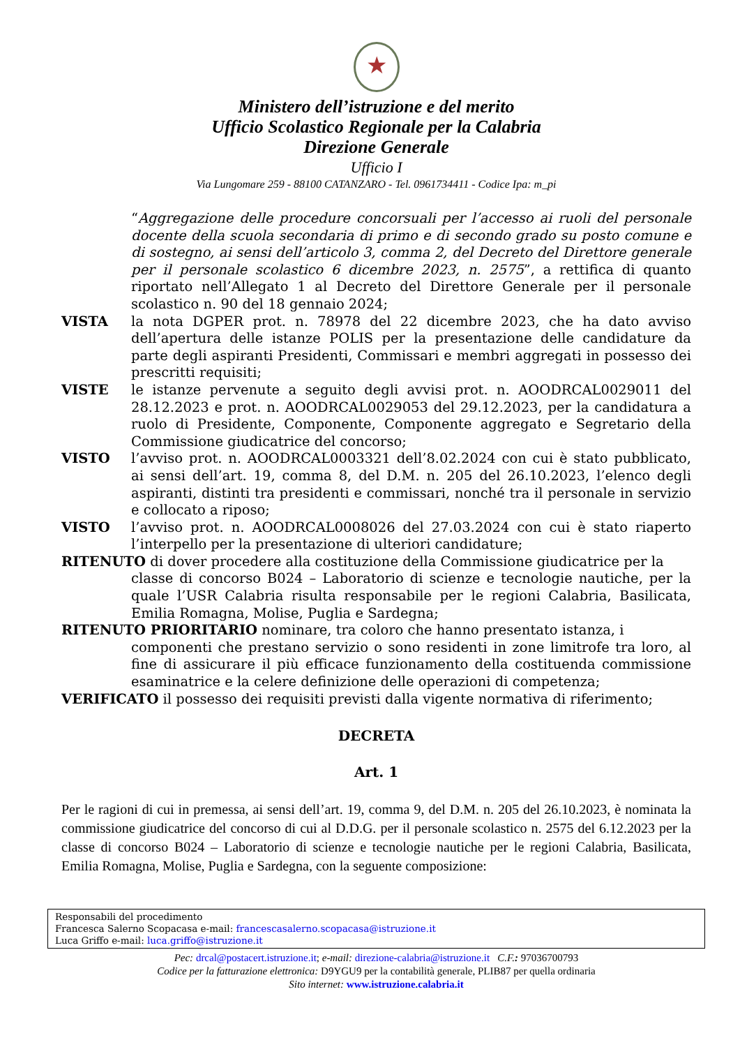★
Ministero dell’istruzione e del merito
Ufficio Scolastico Regionale per la Calabria
Direzione Generale
Ufficio I
Via Lungomare 259 - 88100 CATANZARO - Tel. 0961734411 - Codice Ipa: m_pi
“Aggregazione delle procedure concorsuali per l’accesso ai ruoli del personale docente della scuola secondaria di primo e di secondo grado su posto comune e di sostegno, ai sensi dell’articolo 3, comma 2, del Decreto del Direttore generale per il personale scolastico 6 dicembre 2023, n. 2575”, a rettifica di quanto riportato nell’Allegato 1 al Decreto del Direttore Generale per il personale scolastico n. 90 del 18 gennaio 2024;
VISTA la nota DGPER prot. n. 78978 del 22 dicembre 2023, che ha dato avviso dell’apertura delle istanze POLIS per la presentazione delle candidature da parte degli aspiranti Presidenti, Commissari e membri aggregati in possesso dei prescritti requisiti;
VISTE le istanze pervenute a seguito degli avvisi prot. n. AOODRCAL0029011 del 28.12.2023 e prot. n. AOODRCAL0029053 del 29.12.2023, per la candidatura a ruolo di Presidente, Componente, Componente aggregato e Segretario della Commissione giudicatrice del concorso;
VISTO l’avviso prot. n. AOODRCAL0003321 dell’8.02.2024 con cui è stato pubblicato, ai sensi dell’art. 19, comma 8, del D.M. n. 205 del 26.10.2023, l’elenco degli aspiranti, distinti tra presidenti e commissari, nonché tra il personale in servizio e collocato a riposo;
VISTO l’avviso prot. n. AOODRCAL0008026 del 27.03.2024 con cui è stato riaperto l’interpello per la presentazione di ulteriori candidature;
RITENUTO di dover procedere alla costituzione della Commissione giudicatrice per la
classe di concorso B024 – Laboratorio di scienze e tecnologie nautiche, per la quale l’USR Calabria risulta responsabile per le regioni Calabria, Basilicata, Emilia Romagna, Molise, Puglia e Sardegna;
RITENUTO PRIORITARIO nominare, tra coloro che hanno presentato istanza, i
componenti che prestano servizio o sono residenti in zone limitrofe tra loro, al fine di assicurare il più efficace funzionamento della costituenda commissione esaminatrice e la celere definizione delle operazioni di competenza;
VERIFICATO il possesso dei requisiti previsti dalla vigente normativa di riferimento;
DECRETA
Art. 1
Per le ragioni di cui in premessa, ai sensi dell’art. 19, comma 9, del D.M. n. 205 del 26.10.2023, è nominata la commissione giudicatrice del concorso di cui al D.D.G. per il personale scolastico n. 2575 del 6.12.2023 per la classe di concorso B024 – Laboratorio di scienze e tecnologie nautiche per le regioni Calabria, Basilicata, Emilia Romagna, Molise, Puglia e Sardegna, con la seguente composizione:
Responsabili del procedimento
Francesca Salerno Scopacasa e-mail: francescasalerno.scopacasa@istruzione.it
Luca Griffo e-mail: luca.griffo@istruzione.it
Pec: drcal@postacert.istruzione.it; e-mail: direzione-calabria@istruzione.it C.F.: 97036700793
Codice per la fatturazione elettronica: D9YGU9 per la contabilità generale, PLIB87 per quella ordinaria
Sito internet: www.istruzione.calabria.it